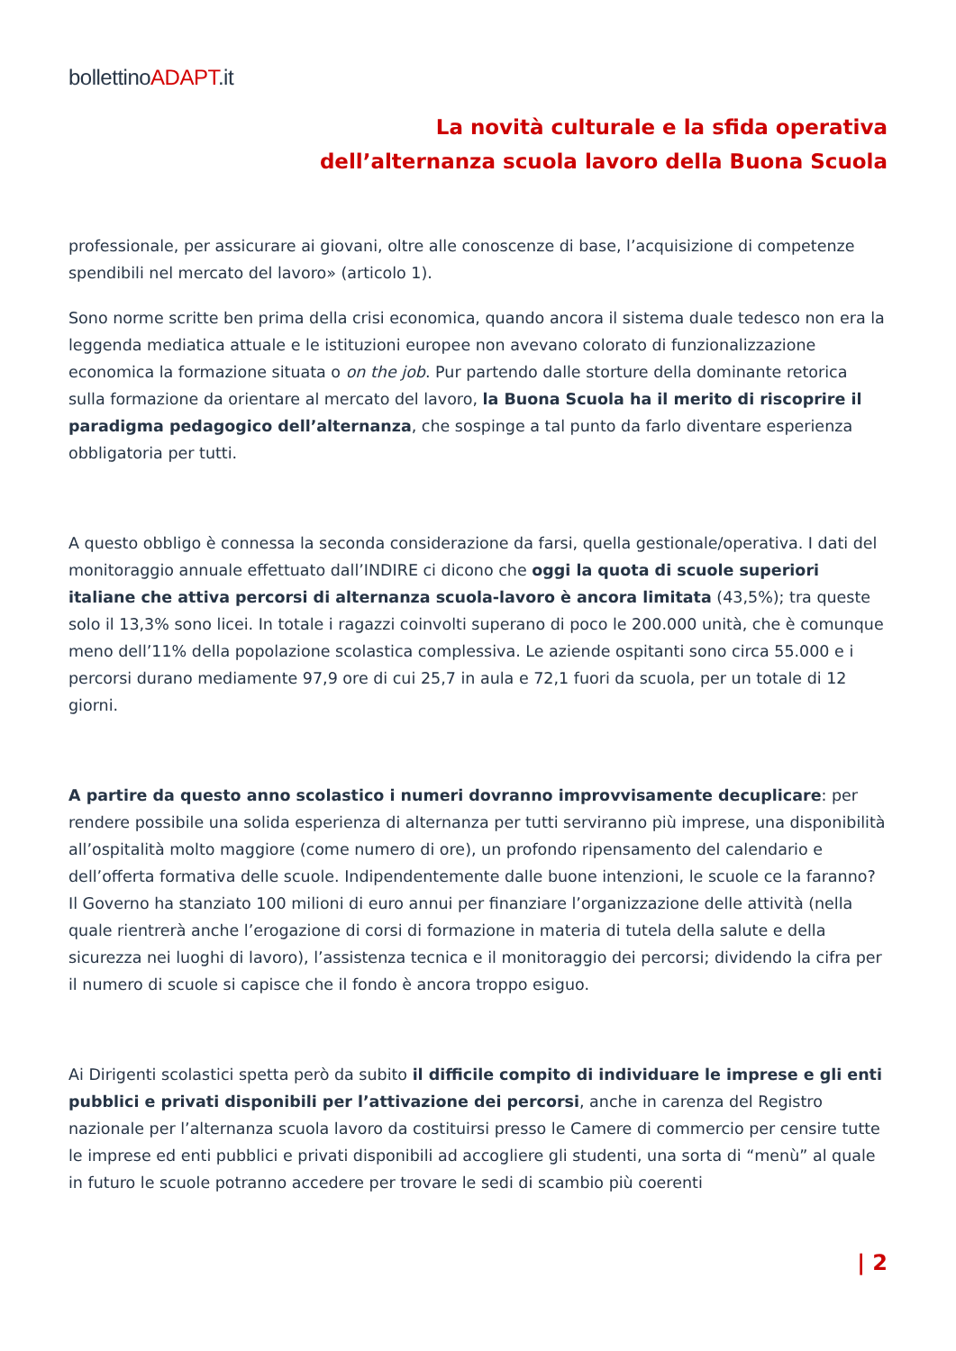bollettinoADAPT.it
La novità culturale e la sfida operativa
dell’alternanza scuola lavoro della Buona Scuola
professionale, per assicurare ai giovani, oltre alle conoscenze di base, l’acquisizione di competenze spendibili nel mercato del lavoro» (articolo 1).
Sono norme scritte ben prima della crisi economica, quando ancora il sistema duale tedesco non era la leggenda mediatica attuale e le istituzioni europee non avevano colorato di funzionalizzazione economica la formazione situata o on the job. Pur partendo dalle storture della dominante retorica sulla formazione da orientare al mercato del lavoro, la Buona Scuola ha il merito di riscoprire il paradigma pedagogico dell’alternanza, che sospinge a tal punto da farlo diventare esperienza obbligatoria per tutti.
A questo obbligo è connessa la seconda considerazione da farsi, quella gestionale/operativa. I dati del monitoraggio annuale effettuato dall’INDIRE ci dicono che oggi la quota di scuole superiori italiane che attiva percorsi di alternanza scuola-lavoro è ancora limitata (43,5%); tra queste solo il 13,3% sono licei. In totale i ragazzi coinvolti superano di poco le 200.000 unità, che è comunque meno dell’11% della popolazione scolastica complessiva. Le aziende ospitanti sono circa 55.000 e i percorsi durano mediamente 97,9 ore di cui 25,7 in aula e 72,1 fuori da scuola, per un totale di 12 giorni.
A partire da questo anno scolastico i numeri dovranno improvvisamente decuplicare: per rendere possibile una solida esperienza di alternanza per tutti serviranno più imprese, una disponibilità all’ospitalità molto maggiore (come numero di ore), un profondo ripensamento del calendario e dell’offerta formativa delle scuole. Indipendentemente dalle buone intenzioni, le scuole ce la faranno? Il Governo ha stanziato 100 milioni di euro annui per finanziare l’organizzazione delle attività (nella quale rientrerà anche l’erogazione di corsi di formazione in materia di tutela della salute e della sicurezza nei luoghi di lavoro), l’assistenza tecnica e il monitoraggio dei percorsi; dividendo la cifra per il numero di scuole si capisce che il fondo è ancora troppo esiguo.
Ai Dirigenti scolastici spetta però da subito il difficile compito di individuare le imprese e gli enti pubblici e privati disponibili per l’attivazione dei percorsi, anche in carenza del Registro nazionale per l’alternanza scuola lavoro da costituirsi presso le Camere di commercio per censire tutte le imprese ed enti pubblici e privati disponibili ad accogliere gli studenti, una sorta di “menù” al quale in futuro le scuole potranno accedere per trovare le sedi di scambio più coerenti
| 2